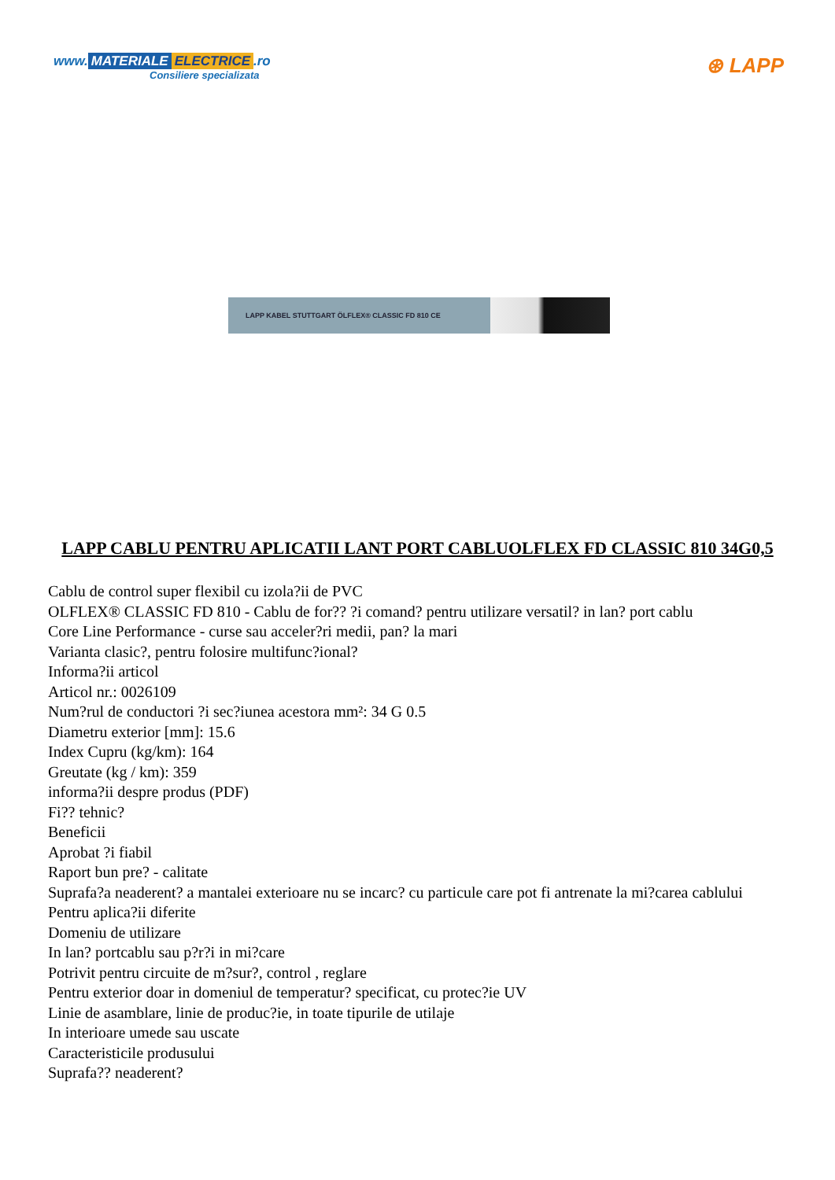www. MATERIALE ELECTRICE.ro
Consiliere specializata
⊛ LAPP
LAPP KABEL STUTTGART ÖLFLEX® CLASSIC FD 810 CE
LAPP CABLU PENTRU APLICATII LANT PORT CABLUOLFLEX FD CLASSIC 810 34G0,5
Cablu de control super flexibil cu izola?ii de PVC
OLFLEX® CLASSIC FD 810 - Cablu de for?? ?i comand? pentru utilizare versatil? in lan? port cablu
Core Line Performance - curse sau acceler?ri medii, pan? la mari
Varianta clasic?, pentru folosire multifunc?ional?
Informa?ii articol
Articol nr.: 0026109
Num?rul de conductori ?i sec?iunea acestora mm²: 34 G 0.5
Diametru exterior [mm]: 15.6
Index Cupru (kg/km): 164
Greutate (kg / km): 359
informa?ii despre produs (PDF)
Fi?? tehnic?
Beneficii
Aprobat ?i fiabil
Raport bun pre? - calitate
Suprafa?a neaderent? a mantalei exterioare nu se incarc? cu particule care pot fi antrenate la mi?carea cablului
Pentru aplica?ii diferite
Domeniu de utilizare
In lan? portcablu sau p?r?i in mi?care
Potrivit pentru circuite de m?sur?, control , reglare
Pentru exterior doar in domeniul de temperatur? specificat, cu protec?ie UV
Linie de asamblare, linie de produc?ie, in toate tipurile de utilaje
In interioare umede sau uscate
Caracteristicile produsului
Suprafa?? neaderent?